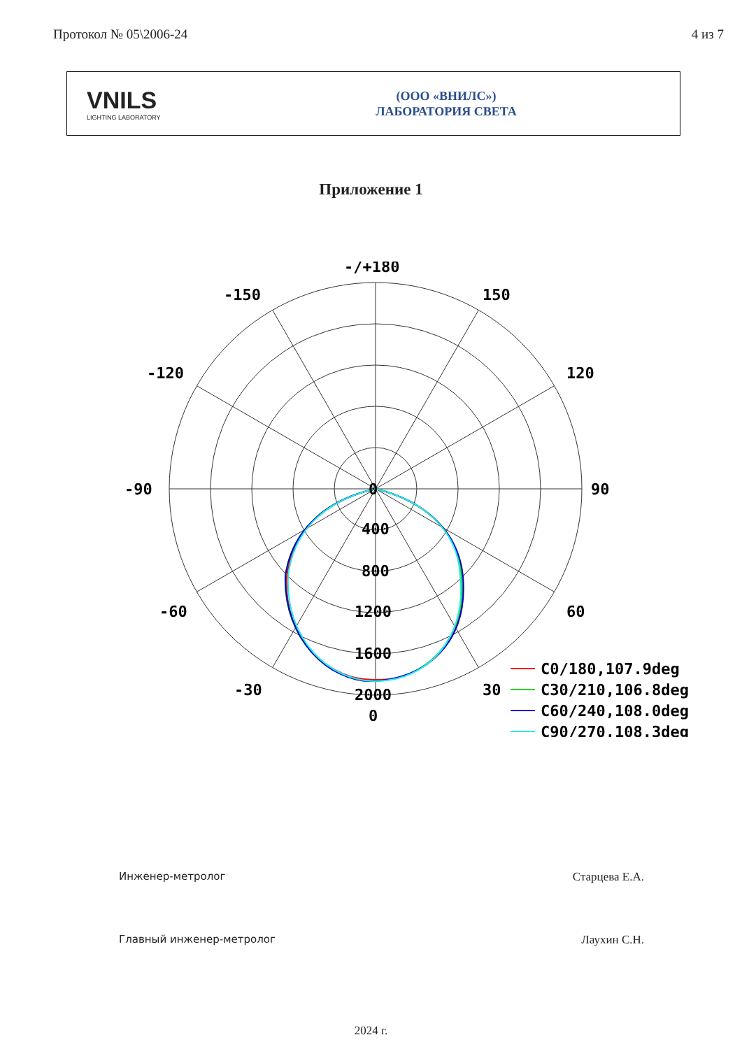Протокол № 05\2006-24 4 из 7
VNILS
LIGHTING LABORATORY
(ООО «ВНИЛС»)
ЛАБОРАТОРИЯ СВЕТА
Приложение 1
-/+180
-150
150
-120
120
-90
90
-60
60
-30
30
0
400
800
1200
1600
2000
0
C0/180,107.9deg
C30/210,106.8deg
C60/240,108.0deg
C90/270,108.3deg
Инженер-метролог Старцева Е.А.
Главный инженер-метролог Лаухин С.Н.
2024 г.